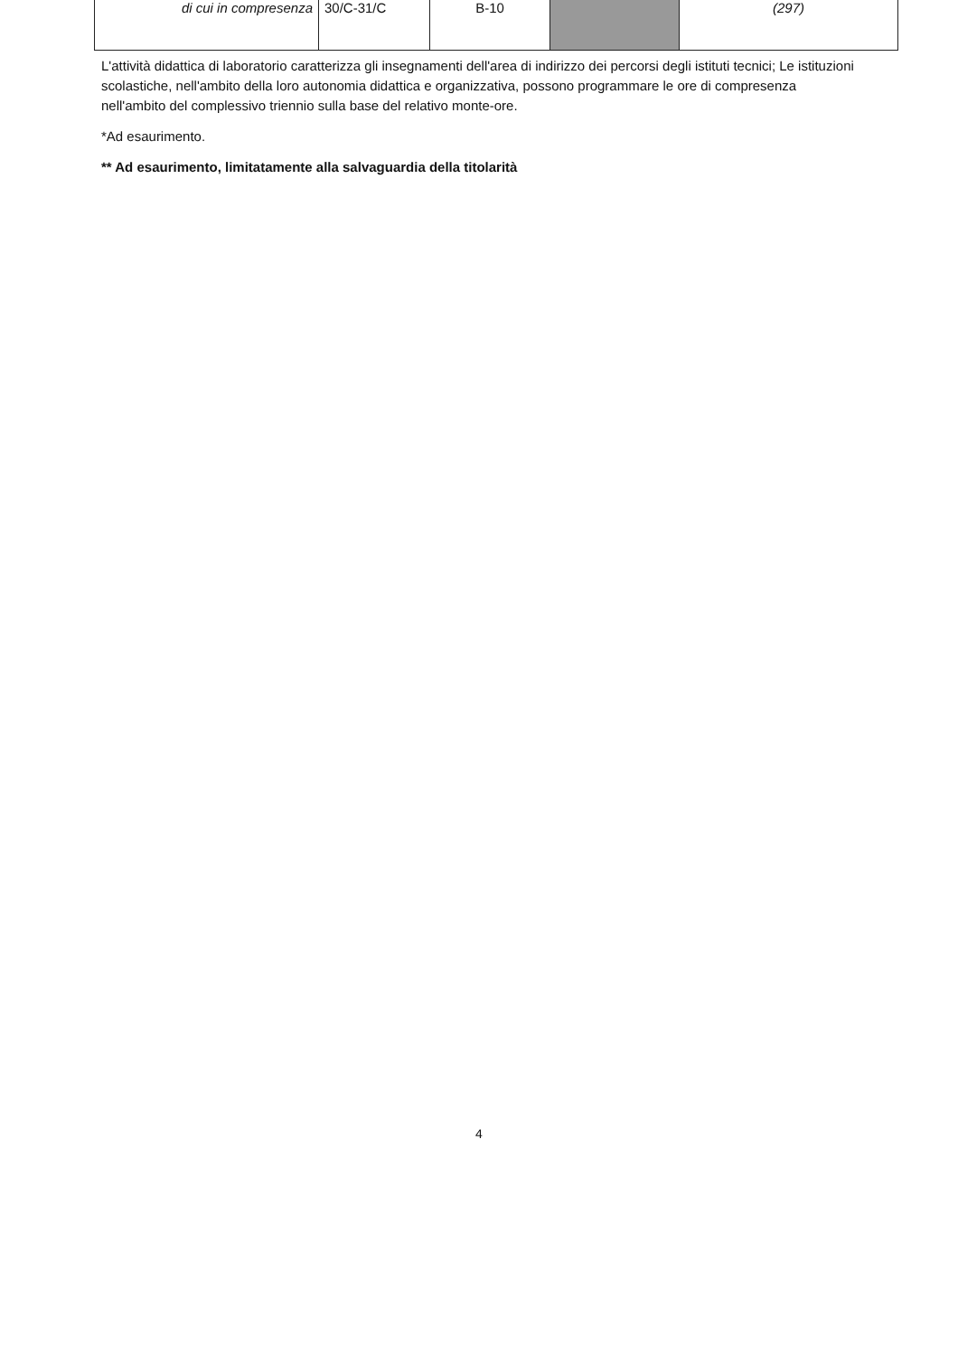| di cui in compresenza | 30/C-31/C | B-10 | | (297) |
L'attività didattica di laboratorio caratterizza gli insegnamenti dell'area di indirizzo dei percorsi degli istituti tecnici; Le istituzioni scolastiche, nell'ambito della loro autonomia didattica e organizzativa, possono programmare le ore di compresenza nell'ambito del complessivo triennio sulla base del relativo monte-ore.
*Ad esaurimento.
** Ad esaurimento, limitatamente alla salvaguardia della titolarità
4